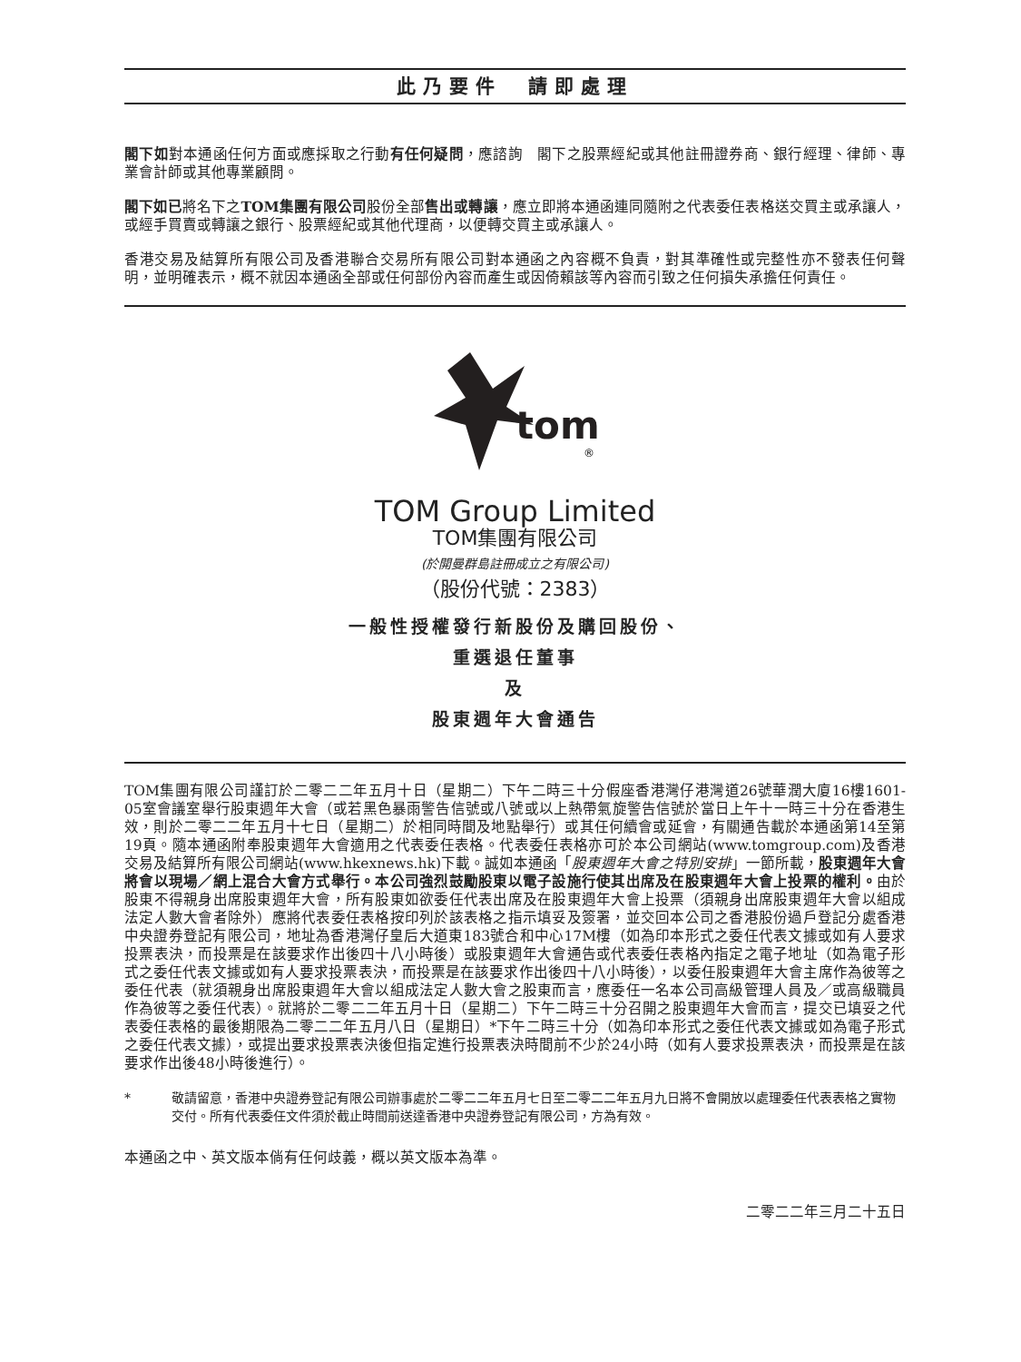此乃要件　請即處理
閣下如對本通函任何方面或應採取之行動有任何疑問，應諮詢　閣下之股票經紀或其他註冊證券商、銀行經理、律師、專業會計師或其他專業顧問。
閣下如已將名下之TOM集團有限公司股份全部售出或轉讓，應立即將本通函連同隨附之代表委任表格送交買主或承讓人，或經手買賣或轉讓之銀行、股票經紀或其他代理商，以便轉交買主或承讓人。
香港交易及結算所有限公司及香港聯合交易所有限公司對本通函之內容概不負責，對其準確性或完整性亦不發表任何聲明，並明確表示，概不就因本通函全部或任何部份內容而產生或因倚賴該等內容而引致之任何損失承擔任何責任。
tom
®
TOM Group Limited
TOM集團有限公司
(於開曼群島註冊成立之有限公司)
（股份代號：2383）
一般性授權發行新股份及購回股份、
重選退任董事
及
股東週年大會通告
TOM集團有限公司謹訂於二零二二年五月十日（星期二）下午二時三十分假座香港灣仔港灣道26號華潤大廈16樓1601-05室會議室舉行股東週年大會（或若黑色暴雨警告信號或八號或以上熱帶氣旋警告信號於當日上午十一時三十分在香港生效，則於二零二二年五月十七日（星期二）於相同時間及地點舉行）或其任何續會或延會，有關通告載於本通函第14至第19頁。隨本通函附奉股東週年大會適用之代表委任表格。代表委任表格亦可於本公司網站(www.tomgroup.com)及香港交易及結算所有限公司網站(www.hkexnews.hk)下載。誠如本通函「股東週年大會之特別安排」一節所載，股東週年大會將會以現場／網上混合大會方式舉行。本公司強烈鼓勵股東以電子設施行使其出席及在股東週年大會上投票的權利。由於股東不得親身出席股東週年大會，所有股東如欲委任代表出席及在股東週年大會上投票（須親身出席股東週年大會以組成法定人數大會者除外）應將代表委任表格按印列於該表格之指示填妥及簽署，並交回本公司之香港股份過戶登記分處香港中央證券登記有限公司，地址為香港灣仔皇后大道東183號合和中心17M樓（如為印本形式之委任代表文據或如有人要求投票表決，而投票是在該要求作出後四十八小時後）或股東週年大會通告或代表委任表格內指定之電子地址（如為電子形式之委任代表文據或如有人要求投票表決，而投票是在該要求作出後四十八小時後），以委任股東週年大會主席作為彼等之委任代表（就須親身出席股東週年大會以組成法定人數大會之股東而言，應委任一名本公司高級管理人員及／或高級職員作為彼等之委任代表）。就將於二零二二年五月十日（星期二）下午二時三十分召開之股東週年大會而言，提交已填妥之代表委任表格的最後期限為二零二二年五月八日（星期日）*下午二時三十分（如為印本形式之委任代表文據或如為電子形式之委任代表文據），或提出要求投票表決後但指定進行投票表決時間前不少於24小時（如有人要求投票表決，而投票是在該要求作出後48小時後進行）。
* 敬請留意，香港中央證券登記有限公司辦事處於二零二二年五月七日至二零二二年五月九日將不會開放以處理委任代表表格之實物交付。所有代表委任文件須於截止時間前送達香港中央證券登記有限公司，方為有效。
本通函之中、英文版本倘有任何歧義，概以英文版本為準。
二零二二年三月二十五日